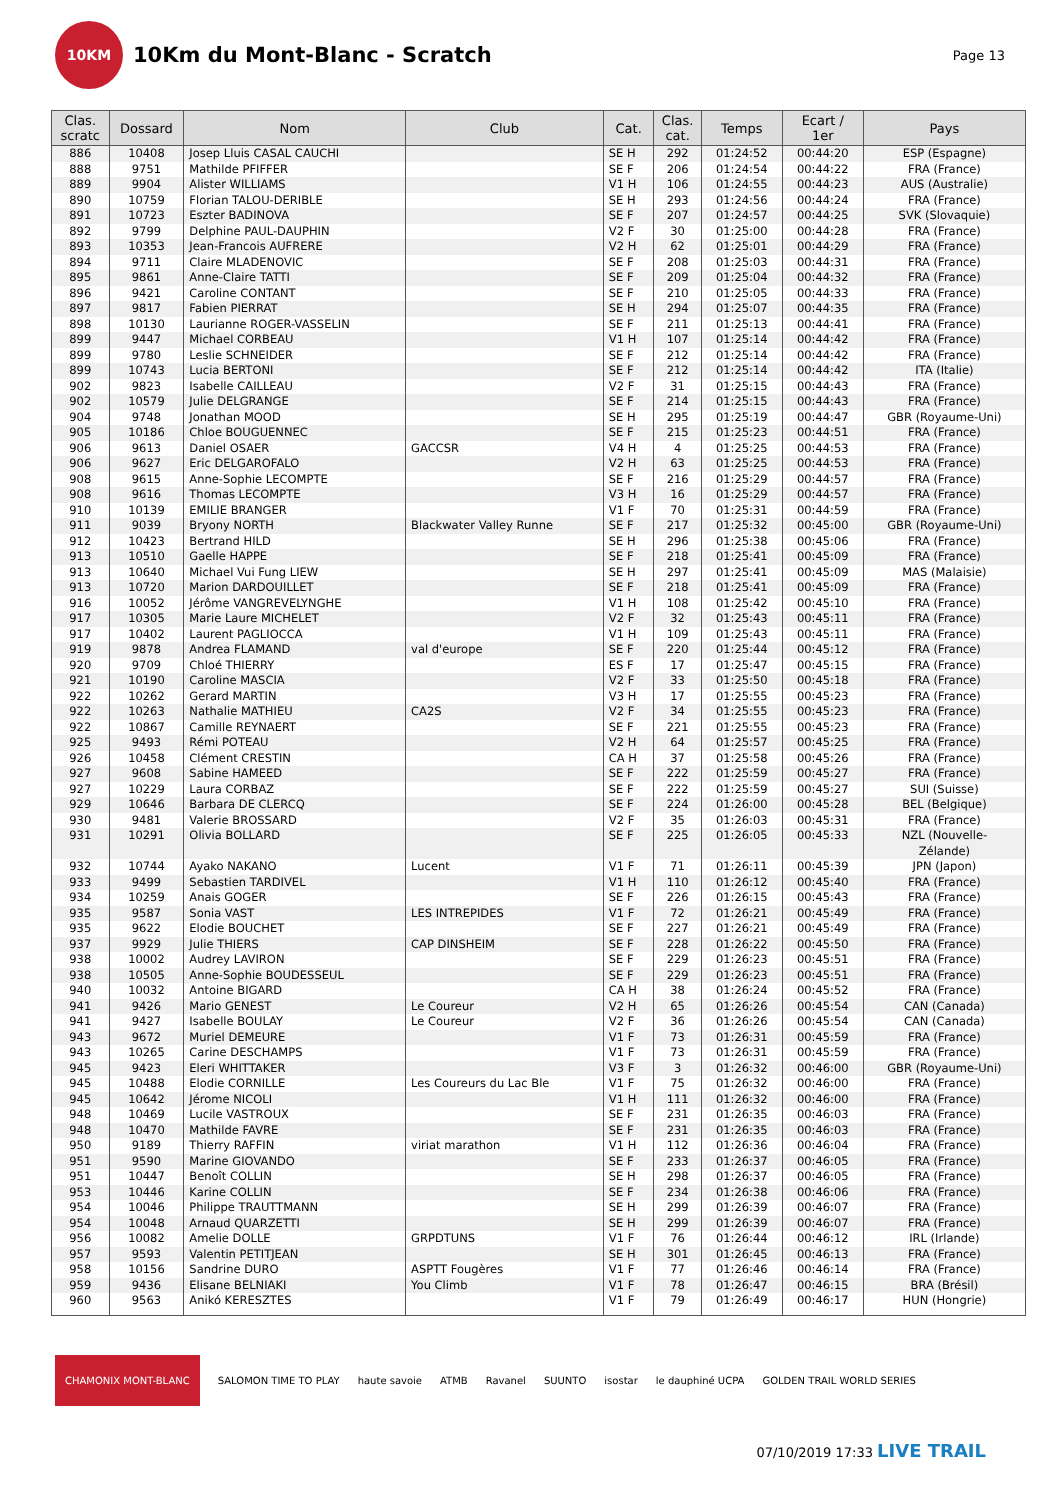10KM
10Km du Mont-Blanc - Scratch
Page 13
| Clas. scratc | Dossard | Nom | Club | Cat. | Clas. cat. | Temps | Ecart / 1er | Pays |
| --- | --- | --- | --- | --- | --- | --- | --- | --- |
| 886 | 10408 | Josep Lluis CASAL CAUCHI | | SE H | 292 | 01:24:52 | 00:44:20 | ESP (Espagne) |
| 888 | 9751 | Mathilde PFIFFER | | SE F | 206 | 01:24:54 | 00:44:22 | FRA (France) |
| 889 | 9904 | Alister WILLIAMS | | V1 H | 106 | 01:24:55 | 00:44:23 | AUS (Australie) |
| 890 | 10759 | Florian TALOU-DERIBLE | | SE H | 293 | 01:24:56 | 00:44:24 | FRA (France) |
| 891 | 10723 | Eszter BADINOVA | | SE F | 207 | 01:24:57 | 00:44:25 | SVK (Slovaquie) |
| 892 | 9799 | Delphine PAUL-DAUPHIN | | V2 F | 30 | 01:25:00 | 00:44:28 | FRA (France) |
| 893 | 10353 | Jean-Francois AUFRERE | | V2 H | 62 | 01:25:01 | 00:44:29 | FRA (France) |
| 894 | 9711 | Claire MLADENOVIC | | SE F | 208 | 01:25:03 | 00:44:31 | FRA (France) |
| 895 | 9861 | Anne-Claire TATTI | | SE F | 209 | 01:25:04 | 00:44:32 | FRA (France) |
| 896 | 9421 | Caroline CONTANT | | SE F | 210 | 01:25:05 | 00:44:33 | FRA (France) |
| 897 | 9817 | Fabien PIERRAT | | SE H | 294 | 01:25:07 | 00:44:35 | FRA (France) |
| 898 | 10130 | Laurianne ROGER-VASSELIN | | SE F | 211 | 01:25:13 | 00:44:41 | FRA (France) |
| 899 | 9447 | Michael CORBEAU | | V1 H | 107 | 01:25:14 | 00:44:42 | FRA (France) |
| 899 | 9780 | Leslie SCHNEIDER | | SE F | 212 | 01:25:14 | 00:44:42 | FRA (France) |
| 899 | 10743 | Lucia BERTONI | | SE F | 212 | 01:25:14 | 00:44:42 | ITA (Italie) |
| 902 | 9823 | Isabelle CAILLEAU | | V2 F | 31 | 01:25:15 | 00:44:43 | FRA (France) |
| 902 | 10579 | Julie DELGRANGE | | SE F | 214 | 01:25:15 | 00:44:43 | FRA (France) |
| 904 | 9748 | Jonathan MOOD | | SE H | 295 | 01:25:19 | 00:44:47 | GBR (Royaume-Uni) |
| 905 | 10186 | Chloe BOUGUENNEC | | SE F | 215 | 01:25:23 | 00:44:51 | FRA (France) |
| 906 | 9613 | Daniel OSAER | GACCSR | V4 H | 4 | 01:25:25 | 00:44:53 | FRA (France) |
| 906 | 9627 | Eric DELGAROFALO | | V2 H | 63 | 01:25:25 | 00:44:53 | FRA (France) |
| 908 | 9615 | Anne-Sophie LECOMPTE | | SE F | 216 | 01:25:29 | 00:44:57 | FRA (France) |
| 908 | 9616 | Thomas LECOMPTE | | V3 H | 16 | 01:25:29 | 00:44:57 | FRA (France) |
| 910 | 10139 | EMILIE BRANGER | | V1 F | 70 | 01:25:31 | 00:44:59 | FRA (France) |
| 911 | 9039 | Bryony NORTH | Blackwater Valley Runne | SE F | 217 | 01:25:32 | 00:45:00 | GBR (Royaume-Uni) |
| 912 | 10423 | Bertrand HILD | | SE H | 296 | 01:25:38 | 00:45:06 | FRA (France) |
| 913 | 10510 | Gaelle HAPPE | | SE F | 218 | 01:25:41 | 00:45:09 | FRA (France) |
| 913 | 10640 | Michael Vui Fung LIEW | | SE H | 297 | 01:25:41 | 00:45:09 | MAS (Malaisie) |
| 913 | 10720 | Marion DARDOUILLET | | SE F | 218 | 01:25:41 | 00:45:09 | FRA (France) |
| 916 | 10052 | Jérôme VANGREVELYNGHE | | V1 H | 108 | 01:25:42 | 00:45:10 | FRA (France) |
| 917 | 10305 | Marie Laure MICHELET | | V2 F | 32 | 01:25:43 | 00:45:11 | FRA (France) |
| 917 | 10402 | Laurent PAGLIOCCA | | V1 H | 109 | 01:25:43 | 00:45:11 | FRA (France) |
| 919 | 9878 | Andrea FLAMAND | val d'europe | SE F | 220 | 01:25:44 | 00:45:12 | FRA (France) |
| 920 | 9709 | Chloé THIERRY | | ES F | 17 | 01:25:47 | 00:45:15 | FRA (France) |
| 921 | 10190 | Caroline MASCIA | | V2 F | 33 | 01:25:50 | 00:45:18 | FRA (France) |
| 922 | 10262 | Gerard MARTIN | | V3 H | 17 | 01:25:55 | 00:45:23 | FRA (France) |
| 922 | 10263 | Nathalie MATHIEU | CA2S | V2 F | 34 | 01:25:55 | 00:45:23 | FRA (France) |
| 922 | 10867 | Camille REYNAERT | | SE F | 221 | 01:25:55 | 00:45:23 | FRA (France) |
| 925 | 9493 | Rémi POTEAU | | V2 H | 64 | 01:25:57 | 00:45:25 | FRA (France) |
| 926 | 10458 | Clément CRESTIN | | CA H | 37 | 01:25:58 | 00:45:26 | FRA (France) |
| 927 | 9608 | Sabine HAMEED | | SE F | 222 | 01:25:59 | 00:45:27 | FRA (France) |
| 927 | 10229 | Laura CORBAZ | | SE F | 222 | 01:25:59 | 00:45:27 | SUI (Suisse) |
| 929 | 10646 | Barbara DE CLERCQ | | SE F | 224 | 01:26:00 | 00:45:28 | BEL (Belgique) |
| 930 | 9481 | Valerie BROSSARD | | V2 F | 35 | 01:26:03 | 00:45:31 | FRA (France) |
| 931 | 10291 | Olivia BOLLARD | | SE F | 225 | 01:26:05 | 00:45:33 | NZL (Nouvelle- Zélande) |
| 932 | 10744 | Ayako NAKANO | Lucent | V1 F | 71 | 01:26:11 | 00:45:39 | JPN (Japon) |
| 933 | 9499 | Sebastien TARDIVEL | | V1 H | 110 | 01:26:12 | 00:45:40 | FRA (France) |
| 934 | 10259 | Anais GOGER | | SE F | 226 | 01:26:15 | 00:45:43 | FRA (France) |
| 935 | 9587 | Sonia VAST | LES INTREPIDES | V1 F | 72 | 01:26:21 | 00:45:49 | FRA (France) |
| 935 | 9622 | Elodie BOUCHET | | SE F | 227 | 01:26:21 | 00:45:49 | FRA (France) |
| 937 | 9929 | Julie THIERS | CAP DINSHEIM | SE F | 228 | 01:26:22 | 00:45:50 | FRA (France) |
| 938 | 10002 | Audrey LAVIRON | | SE F | 229 | 01:26:23 | 00:45:51 | FRA (France) |
| 938 | 10505 | Anne-Sophie BOUDESSEUL | | SE F | 229 | 01:26:23 | 00:45:51 | FRA (France) |
| 940 | 10032 | Antoine BIGARD | | CA H | 38 | 01:26:24 | 00:45:52 | FRA (France) |
| 941 | 9426 | Mario GENEST | Le Coureur | V2 H | 65 | 01:26:26 | 00:45:54 | CAN (Canada) |
| 941 | 9427 | Isabelle BOULAY | Le Coureur | V2 F | 36 | 01:26:26 | 00:45:54 | CAN (Canada) |
| 943 | 9672 | Muriel DEMEURE | | V1 F | 73 | 01:26:31 | 00:45:59 | FRA (France) |
| 943 | 10265 | Carine DESCHAMPS | | V1 F | 73 | 01:26:31 | 00:45:59 | FRA (France) |
| 945 | 9423 | Eleri WHITTAKER | | V3 F | 3 | 01:26:32 | 00:46:00 | GBR (Royaume-Uni) |
| 945 | 10488 | Elodie CORNILLE | Les Coureurs du Lac Ble | V1 F | 75 | 01:26:32 | 00:46:00 | FRA (France) |
| 945 | 10642 | Jérome NICOLI | | V1 H | 111 | 01:26:32 | 00:46:00 | FRA (France) |
| 948 | 10469 | Lucile VASTROUX | | SE F | 231 | 01:26:35 | 00:46:03 | FRA (France) |
| 948 | 10470 | Mathilde FAVRE | | SE F | 231 | 01:26:35 | 00:46:03 | FRA (France) |
| 950 | 9189 | Thierry RAFFIN | viriat marathon | V1 H | 112 | 01:26:36 | 00:46:04 | FRA (France) |
| 951 | 9590 | Marine GIOVANDO | | SE F | 233 | 01:26:37 | 00:46:05 | FRA (France) |
| 951 | 10447 | Benoît COLLIN | | SE H | 298 | 01:26:37 | 00:46:05 | FRA (France) |
| 953 | 10446 | Karine COLLIN | | SE F | 234 | 01:26:38 | 00:46:06 | FRA (France) |
| 954 | 10046 | Philippe TRAUTTMANN | | SE H | 299 | 01:26:39 | 00:46:07 | FRA (France) |
| 954 | 10048 | Arnaud QUARZETTI | | SE H | 299 | 01:26:39 | 00:46:07 | FRA (France) |
| 956 | 10082 | Amelie DOLLE | GRPDTUNS | V1 F | 76 | 01:26:44 | 00:46:12 | IRL (Irlande) |
| 957 | 9593 | Valentin PETITJEAN | | SE H | 301 | 01:26:45 | 00:46:13 | FRA (France) |
| 958 | 10156 | Sandrine DURO | ASPTT Fougères | V1 F | 77 | 01:26:46 | 00:46:14 | FRA (France) |
| 959 | 9436 | Elisane BELNIAKI | You Climb | V1 F | 78 | 01:26:47 | 00:46:15 | BRA (Brésil) |
| 960 | 9563 | Anikó KERESZTES | | V1 F | 79 | 01:26:49 | 00:46:17 | HUN (Hongrie) |
CHAMONIX MONT-BLANC SALOMON TIME TO PLAY haute savoie ATMB Ravanel SUUNTO isostar le dauphiné UCPA GOLDEN TRAIL WORLD SERIES
07/10/2019 17:33 LIVE TRAIL